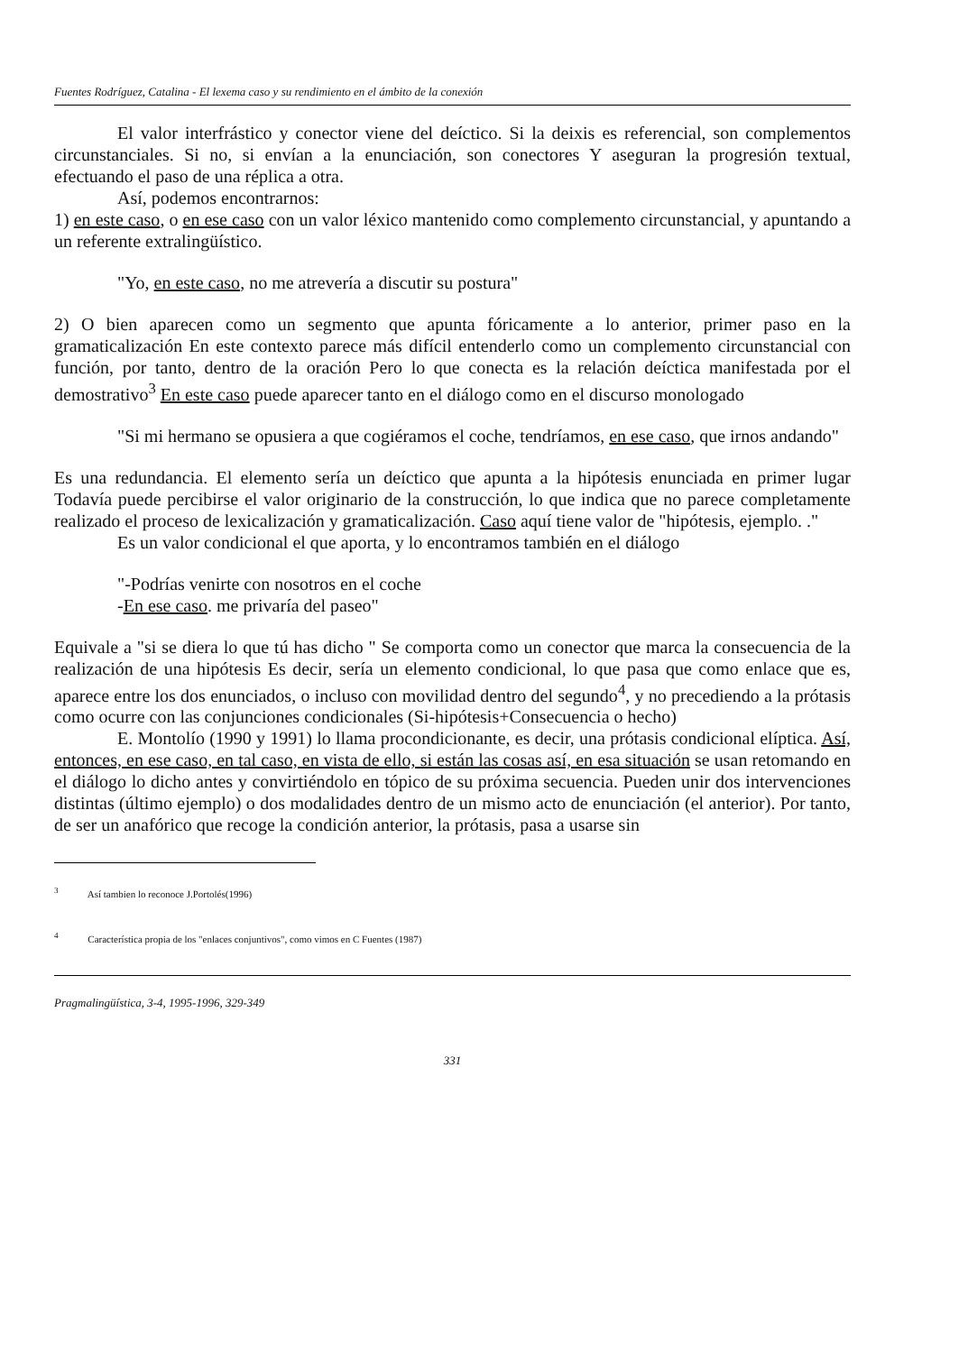Fuentes Rodríguez, Catalina - El lexema caso y su rendimiento en el ámbito de la conexión
El valor interfrástico y conector viene del deíctico. Si la deixis es referencial, son complementos circunstanciales. Si no, si envían a la enunciación, son conectores Y aseguran la progresión textual, efectuando el paso de una réplica a otra.
Así, podemos encontrarnos:
1) en este caso, o en ese caso con un valor léxico mantenido como complemento circunstancial, y apuntando a un referente extralingüístico.
"Yo, en este caso, no me atrevería a discutir su postura"
2) O bien aparecen como un segmento que apunta fóricamente a lo anterior, primer paso en la gramaticalización En este contexto parece más difícil entenderlo como un complemento circunstancial con función, por tanto, dentro de la oración Pero lo que conecta es la relación deíctica manifestada por el demostrativo<sup>3</sup> En este caso puede aparecer tanto en el diálogo como en el discurso monologado
"Si mi hermano se opusiera a que cogiéramos el coche, tendríamos, en ese caso, que irnos andando"
Es una redundancia. El elemento sería un deíctico que apunta a la hipótesis enunciada en primer lugar Todavía puede percibirse el valor originario de la construcción, lo que indica que no parece completamente realizado el proceso de lexicalización y gramaticalización. Caso aquí tiene valor de "hipótesis, ejemplo. ."
Es un valor condicional el que aporta, y lo encontramos también en el diálogo
"-Podrías venirte con nosotros en el coche
-En ese caso. me privaría del paseo"
Equivale a "si se diera lo que tú has dicho " Se comporta como un conector que marca la consecuencia de la realización de una hipótesis Es decir, sería un elemento condicional, lo que pasa que como enlace que es, aparece entre los dos enunciados, o incluso con movilidad dentro del segundo<sup>4</sup>, y no precediendo a la prótasis como ocurre con las conjunciones condicionales (Si-hipótesis+Consecuencia o hecho)
E. Montolío (1990 y 1991) lo llama procondicionante, es decir, una prótasis condicional elíptica. Así, entonces, en ese caso, en tal caso, en vista de ello, si están las cosas así, en esa situación se usan retomando en el diálogo lo dicho antes y convirtiéndolo en tópico de su próxima secuencia. Pueden unir dos intervenciones distintas (último ejemplo) o dos modalidades dentro de un mismo acto de enunciación (el anterior). Por tanto, de ser un anafórico que recoge la condición anterior, la prótasis, pasa a usarse sin
<sup>3</sup> Así tambien lo reconoce J.Portolés(1996)
<sup>4</sup> Característica propia de los "enlaces conjuntivos", como vimos en C Fuentes (1987)
Pragmalingüística, 3-4, 1995-1996, 329-349
331